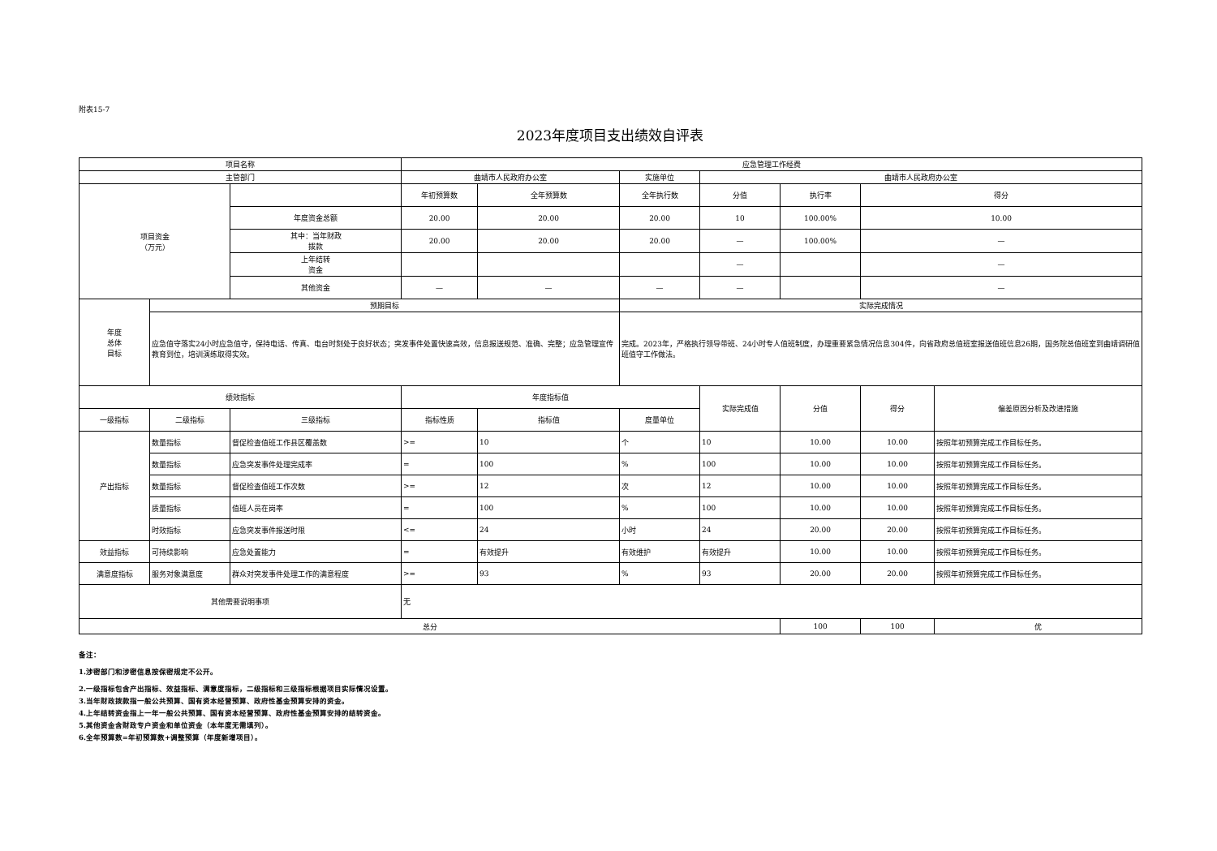附表15-7
2023年度项目支出绩效自评表
| 项目名称 | | | 应急管理工作经费 | | | | | | |
| 主管部门 | | | 曲靖市人民政府办公室 | | 实施单位 | 曲靖市人民政府办公室 | | | |
| 项目资金 （万元） | | | 年初预算数 | 全年预算数 | 全年执行数 | 分值 | 执行率 | 得分 | |
| | | 年度资金总额 | 20.00 | 20.00 | 20.00 | 10 | 100.00% | 10.00 | |
| | | 其中：当年财政 拨款 | 20.00 | 20.00 | 20.00 | — | 100.00% | — | |
| | | 上年结转 资金 | | | | — | | — | |
| | | 其他资金 | — | — | — | — | | — | |
| 年度 总体 目标 | 预期目标 | | | | 实际完成情况 | | | | |
| | 应急值守落实24小时应急值守，保持电话、传真、电台时刻处于良好状态；突发事件处置快速高效，信息报送规范、准确、完整；应急管理宣传教育到位，培训演练取得实效。 | | | | 完成。2023年，严格执行领导带班、24小时专人值班制度，办理重要紧急情况信息304件，向省政府总值班室报送值班信息26期，国务院总值班室到曲靖调研值班值守工作做法。 | | | | |
| 绩效指标 | | | 年度指标值 | | | 实际完成值 | 分值 | 得分 | 偏差原因分析及改进措施 |
| 一级指标 | 二级指标 | 三级指标 | 指标性质 | 指标值 | 度量单位 | | | | |
| 产出指标 | 数量指标 | 督促检查值班工作县区覆盖数 | >= | 10 | 个 | 10 | 10.00 | 10.00 | 按照年初预算完成工作目标任务。 |
| | 数量指标 | 应急突发事件处理完成率 | = | 100 | % | 100 | 10.00 | 10.00 | 按照年初预算完成工作目标任务。 |
| | 数量指标 | 督促检查值班工作次数 | >= | 12 | 次 | 12 | 10.00 | 10.00 | 按照年初预算完成工作目标任务。 |
| | 质量指标 | 值班人员在岗率 | = | 100 | % | 100 | 10.00 | 10.00 | 按照年初预算完成工作目标任务。 |
| | 时效指标 | 应急突发事件报送时限 | <= | 24 | 小时 | 24 | 20.00 | 20.00 | 按照年初预算完成工作目标任务。 |
| 效益指标 | 可持续影响 | 应急处置能力 | = | 有效提升 | 有效维护 | 有效提升 | 10.00 | 10.00 | 按照年初预算完成工作目标任务。 |
| 满意度指标 | 服务对象满意度 | 群众对突发事件处理工作的满意程度 | >= | 93 | % | 93 | 20.00 | 20.00 | 按照年初预算完成工作目标任务。 |
| 其他需要说明事项 | | | 无 | | | | | | |
| 总分 | | | | | | | 100 | 100 | 优 |
备注：
1.涉密部门和涉密信息按保密规定不公开。
2.一级指标包含产出指标、效益指标、满意度指标，二级指标和三级指标根据项目实际情况设置。
3.当年财政拨款指一般公共预算、国有资本经营预算、政府性基金预算安排的资金。
4.上年结转资金指上一年一般公共预算、国有资本经营预算、政府性基金预算安排的结转资金。
5.其他资金含财政专户资金和单位资金（本年度无需填列）。
6.全年预算数=年初预算数+调整预算（年度新增项目）。